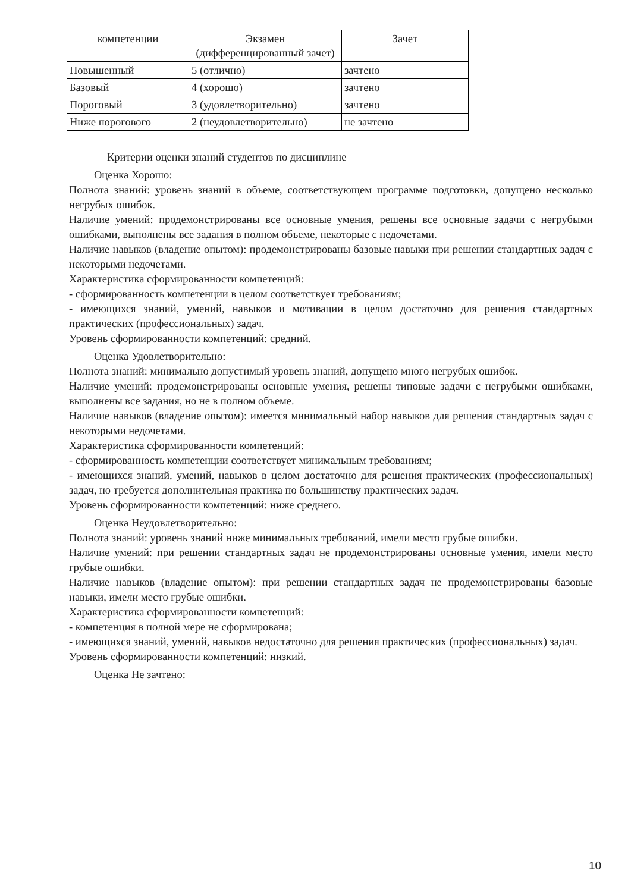| компетенции | Экзамен (дифференцированный зачет) | Зачет |
| --- | --- | --- |
| Повышенный | 5 (отлично) | зачтено |
| Базовый | 4 (хорошо) | зачтено |
| Пороговый | 3 (удовлетворительно) | зачтено |
| Ниже порогового | 2 (неудовлетворительно) | не зачтено |
Критерии оценки знаний студентов по дисциплине
Оценка Хорошо:
Полнота знаний: уровень знаний в объеме, соответствующем программе подготовки, допущено несколько негрубых ошибок.
Наличие умений: продемонстрированы все основные умения, решены все основные задачи с негрубыми ошибками, выполнены все задания в полном объеме, некоторые с недочетами.
Наличие навыков (владение опытом): продемонстрированы базовые навыки при решении стандартных задач с некоторыми недочетами.
Характеристика сформированности компетенций:
- сформированность компетенции в целом соответствует требованиям;
- имеющихся знаний, умений, навыков и мотивации в целом достаточно для решения стандартных практических (профессиональных) задач.
Уровень сформированности компетенций: средний.
Оценка Удовлетворительно:
Полнота знаний: минимально допустимый уровень знаний, допущено много негрубых ошибок.
Наличие умений: продемонстрированы основные умения, решены типовые задачи с негрубыми ошибками, выполнены все задания, но не в полном объеме.
Наличие навыков (владение опытом): имеется минимальный набор навыков для решения стандартных задач с некоторыми недочетами.
Характеристика сформированности компетенций:
- сформированность компетенции соответствует минимальным требованиям;
- имеющихся знаний, умений, навыков в целом достаточно для решения практических (профессиональных) задач, но требуется дополнительная практика по большинству практических задач.
Уровень сформированности компетенций: ниже среднего.
Оценка Неудовлетворительно:
Полнота знаний: уровень знаний ниже минимальных требований, имели место грубые ошибки.
Наличие умений: при решении стандартных задач не продемонстрированы основные умения, имели место грубые ошибки.
Наличие навыков (владение опытом): при решении стандартных задач не продемонстрированы базовые навыки, имели место грубые ошибки.
Характеристика сформированности компетенций:
- компетенция в полной мере не сформирована;
- имеющихся знаний, умений, навыков недостаточно для решения практических (профессиональных) задач.
Уровень сформированности компетенций: низкий.
Оценка Не зачтено:
10